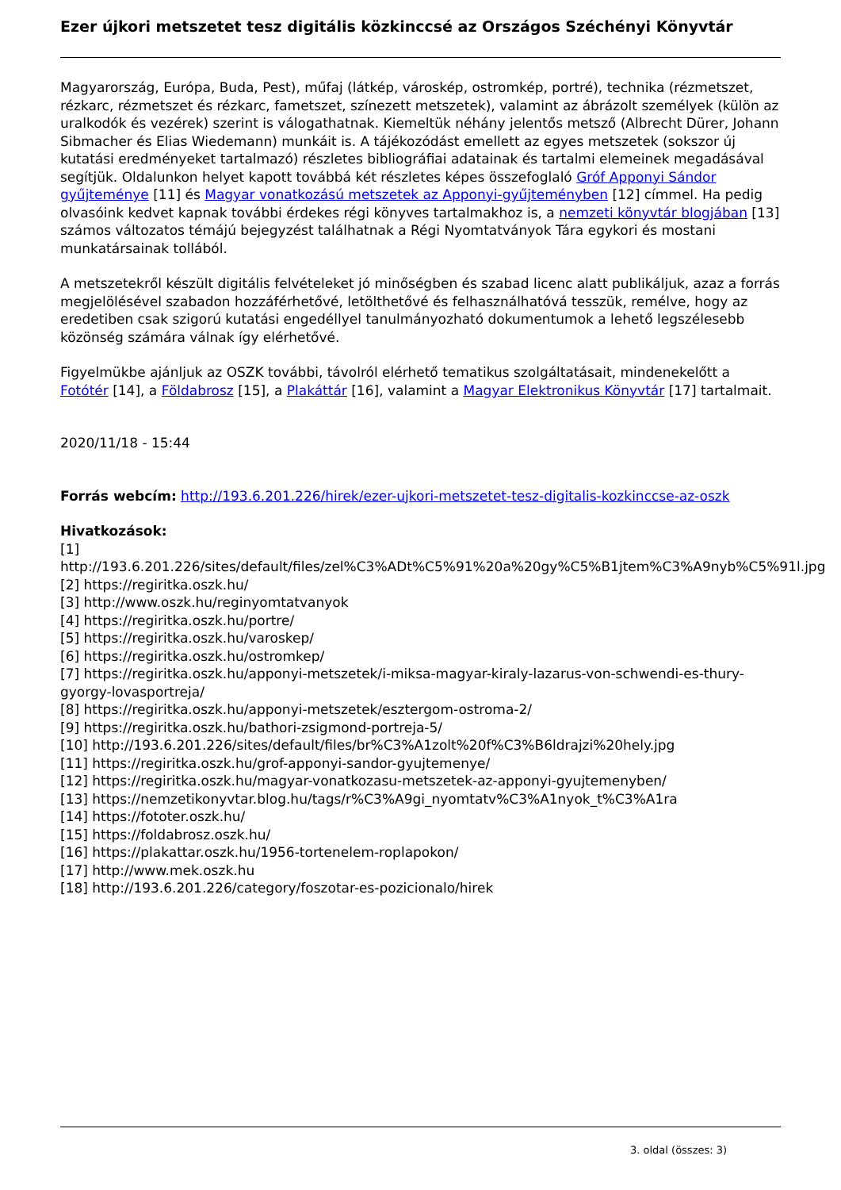Ezer újkori metszetet tesz digitális közkinccsé az Országos Széchényi Könyvtár
Magyarország, Európa, Buda, Pest), műfaj (látkép, városkép, ostromkép, portré), technika (rézmetszet, rézkarc, rézmetszet és rézkarc, fametszet, színezett metszetek), valamint az ábrázolt személyek (külön az uralkodók és vezérek) szerint is válogathatnak. Kiemeltük néhány jelentős metsző (Albrecht Dürer, Johann Sibmacher és Elias Wiedemann) munkáit is. A tájékozódást emellett az egyes metszetek (sokszor új kutatási eredményeket tartalmazó) részletes bibliográfiai adatainak és tartalmi elemeinek megadásával segítjük. Oldalunkon helyet kapott továbbá két részletes képes összefoglaló Gróf Apponyi Sándor gyűjteménye [11] és Magyar vonatkozású metszetek az Apponyi-gyűjteményben [12] címmel. Ha pedig olvasóink kedvet kapnak további érdekes régi könyves tartalmakhoz is, a nemzeti könyvtár blogjában [13] számos változatos témájú bejegyzést találhatnak a Régi Nyomtatványok Tára egykori és mostani munkatársainak tollából.
A metszetekről készült digitális felvételeket jó minőségben és szabad licenc alatt publikáljuk, azaz a forrás megjelölésével szabadon hozzáférhetővé, letölthetővé és felhasználhatóvá tesszük, remélve, hogy az eredetiben csak szigorú kutatási engedéllyel tanulmányozható dokumentumok a lehető legszélesebb közönség számára válnak így elérhetővé.
Figyelmükbe ajánljuk az OSZK további, távolról elérhető tematikus szolgáltatásait, mindenekelőtt a Fotótér [14], a Földabrosz [15], a Plakáttár [16], valamint a Magyar Elektronikus Könyvtár [17] tartalmait.
2020/11/18 - 15:44
Forrás webcím: http://193.6.201.226/hirek/ezer-ujkori-metszetet-tesz-digitalis-kozkinccse-az-oszk
Hivatkozások:
[1] http://193.6.201.226/sites/default/files/zel%C3%ADt%C5%91%20a%20gy%C5%B1jtem%C3%A9nyb%C5%91l.jpg
[2] https://regiritka.oszk.hu/
[3] http://www.oszk.hu/reginyomtatvanyok
[4] https://regiritka.oszk.hu/portre/
[5] https://regiritka.oszk.hu/varoskep/
[6] https://regiritka.oszk.hu/ostromkep/
[7] https://regiritka.oszk.hu/apponyi-metszetek/i-miksa-magyar-kiraly-lazarus-von-schwendi-es-thury-gyorgy-lovasportreja/
[8] https://regiritka.oszk.hu/apponyi-metszetek/esztergom-ostroma-2/
[9] https://regiritka.oszk.hu/bathori-zsigmond-portreja-5/
[10] http://193.6.201.226/sites/default/files/br%C3%A1zolt%20f%C3%B6ldrajzi%20hely.jpg
[11] https://regiritka.oszk.hu/grof-apponyi-sandor-gyujtemenye/
[12] https://regiritka.oszk.hu/magyar-vonatkozasu-metszetek-az-apponyi-gyujtemenyben/
[13] https://nemzetikonyvtar.blog.hu/tags/r%C3%A9gi_nyomtatv%C3%A1nyok_t%C3%A1ra
[14] https://fototer.oszk.hu/
[15] https://foldabrosz.oszk.hu/
[16] https://plakattar.oszk.hu/1956-tortenelem-roplapokon/
[17] http://www.mek.oszk.hu
[18] http://193.6.201.226/category/foszotar-es-pozicionalo/hirek
3. oldal (összes: 3)